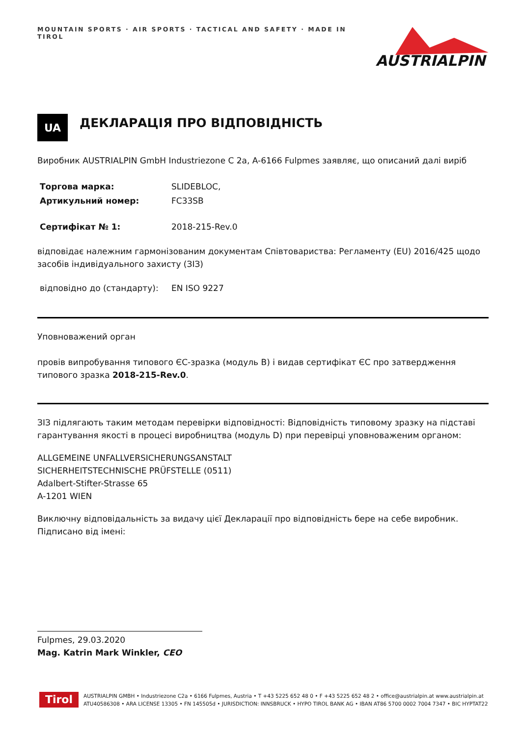MOUNTAIN SPORTS · AIR SPORTS · TACTICAL AND SAFETY · MADE IN TIROL
AUSTRIALPIN
UA
ДЕКЛАРАЦІЯ ПРО ВІДПОВІДНІСТЬ
Виробник AUSTRIALPIN GmbH Industriezone C 2a, A-6166 Fulpmes заявляє, що описаний далі виріб
Торгова марка: SLIDEBLOC,
Артикульний номер: FC33SB
Сертифікат № 1: 2018-215-Rev.0
відповідає належним гармонізованим документам Співтовариства: Регламенту (EU) 2016/425 щодо засобів індивідуального захисту (ЗІЗ)
відповідно до (стандарту): EN ISO 9227
Уповноважений орган
провів випробування типового ЄС-зразка (модуль B) і видав сертифікат ЄС про затвердження типового зразка 2018-215-Rev.0.
ЗІЗ підлягають таким методам перевірки відповідності: Відповідність типовому зразку на підставі гарантування якості в процесі виробництва (модуль D) при перевірці уповноваженим органом:
ALLGEMEINE UNFALLVERSICHERUNGSANSTALT
SICHERHEITSTECHNISCHE PRÜFSTELLE (0511)
Adalbert-Stifter-Strasse 65
A-1201 WIEN
Виключну відповідальність за видачу цієї Декларації про відповідність бере на себе виробник.
Підписано від імені:
Fulpmes, 29.03.2020
Mag. Katrin Mark Winkler, CEO
Tirol
AUSTRIALPIN GMBH • Industriezone C2a • 6166 Fulpmes, Austria • T +43 5225 652 48 0 • F +43 5225 652 48 2 • office@austrialpin.at www.austrialpin.at
ATU40586308 • ARA LICENSE 13305 • FN 145505d • JURISDICTION: INNSBRUCK • HYPO TIROL BANK AG • IBAN AT86 5700 0002 7004 7347 • BIC HYPTAT22